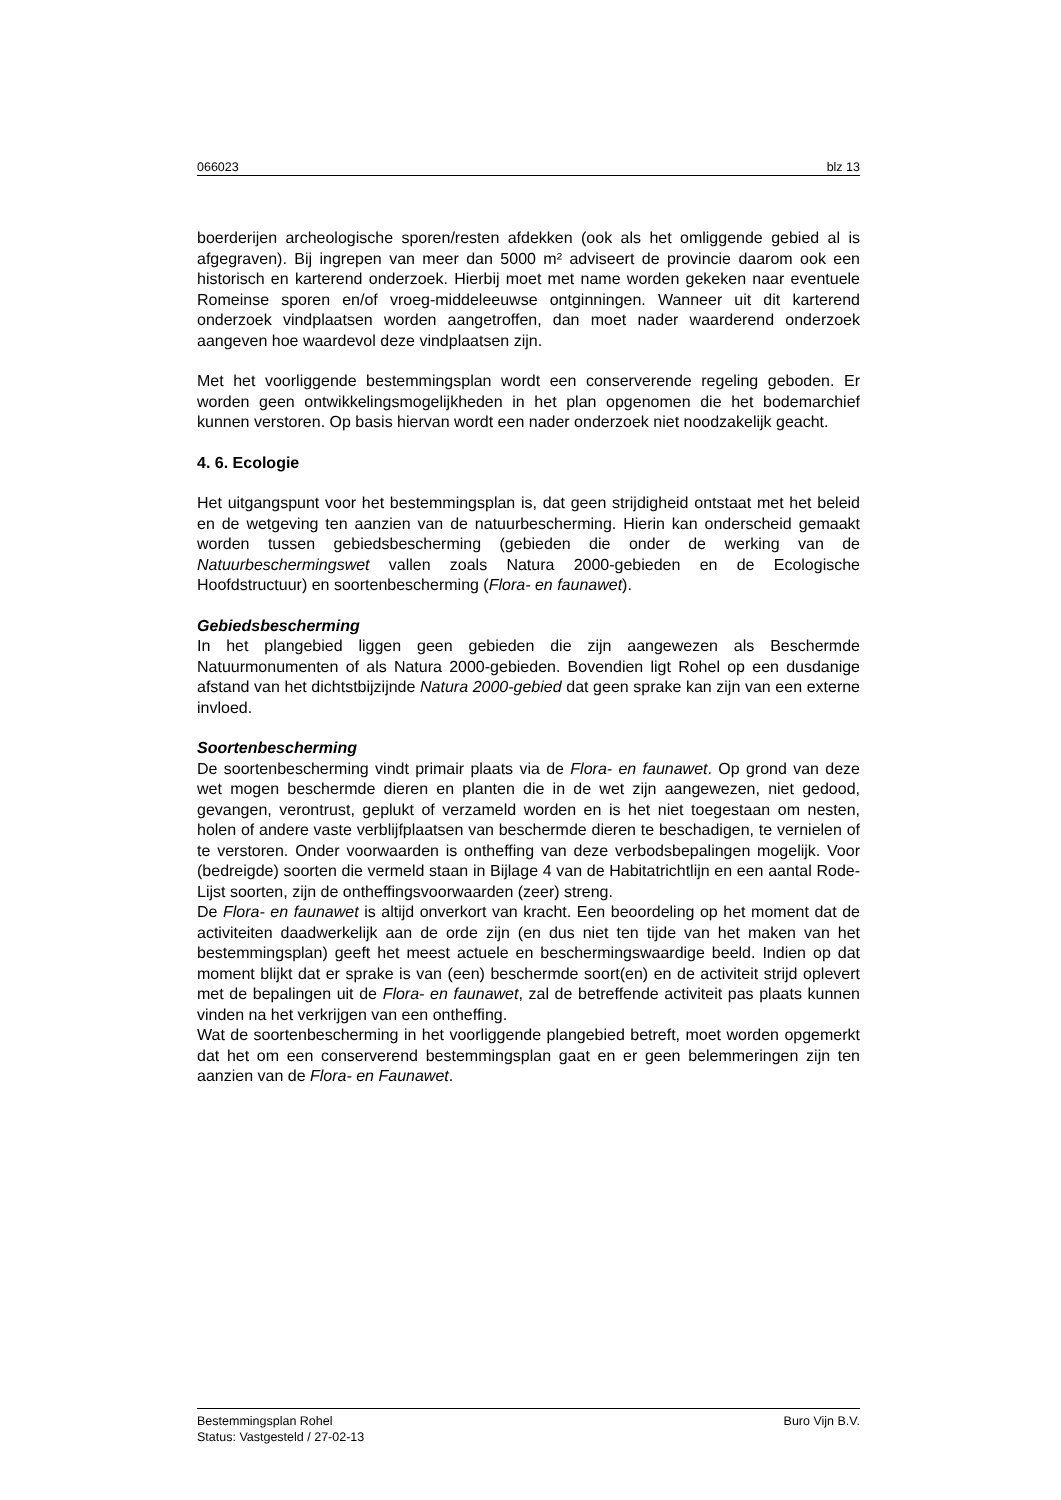066023 blz 13
boerderijen archeologische sporen/resten afdekken (ook als het omliggende gebied al is afgegraven). Bij ingrepen van meer dan 5000 m² adviseert de provincie daarom ook een historisch en karterend onderzoek. Hierbij moet met name worden gekeken naar eventuele Romeinse sporen en/of vroeg-middeleeuwse ontginningen. Wanneer uit dit karterend onderzoek vindplaatsen worden aangetroffen, dan moet nader waarderend onderzoek aangeven hoe waardevol deze vindplaatsen zijn.
Met het voorliggende bestemmingsplan wordt een conserverende regeling geboden. Er worden geen ontwikkelingsmogelijkheden in het plan opgenomen die het bodemarchief kunnen verstoren. Op basis hiervan wordt een nader onderzoek niet noodzakelijk geacht.
4. 6. Ecologie
Het uitgangspunt voor het bestemmingsplan is, dat geen strijdigheid ontstaat met het beleid en de wetgeving ten aanzien van de natuurbescherming. Hierin kan onderscheid gemaakt worden tussen gebiedsbescherming (gebieden die onder de werking van de Natuurbeschermingswet vallen zoals Natura 2000-gebieden en de Ecologische Hoofdstructuur) en soortenbescherming (Flora- en faunawet).
Gebiedsbescherming
In het plangebied liggen geen gebieden die zijn aangewezen als Beschermde Natuurmonumenten of als Natura 2000-gebieden. Bovendien ligt Rohel op een dusdanige afstand van het dichtstbijzijnde Natura 2000-gebied dat geen sprake kan zijn van een externe invloed.
Soortenbescherming
De soortenbescherming vindt primair plaats via de Flora- en faunawet. Op grond van deze wet mogen beschermde dieren en planten die in de wet zijn aangewezen, niet gedood, gevangen, verontrust, geplukt of verzameld worden en is het niet toegestaan om nesten, holen of andere vaste verblijfplaatsen van beschermde dieren te beschadigen, te vernielen of te verstoren. Onder voorwaarden is ontheffing van deze verbodsbepalingen mogelijk. Voor (bedreigde) soorten die vermeld staan in Bijlage 4 van de Habitatrichtlijn en een aantal Rode-Lijst soorten, zijn de ontheffingsvoorwaarden (zeer) streng.
De Flora- en faunawet is altijd onverkort van kracht. Een beoordeling op het moment dat de activiteiten daadwerkelijk aan de orde zijn (en dus niet ten tijde van het maken van het bestemmingsplan) geeft het meest actuele en beschermingswaardige beeld. Indien op dat moment blijkt dat er sprake is van (een) beschermde soort(en) en de activiteit strijd oplevert met de bepalingen uit de Flora- en faunawet, zal de betreffende activiteit pas plaats kunnen vinden na het verkrijgen van een ontheffing.
Wat de soortenbescherming in het voorliggende plangebied betreft, moet worden opgemerkt dat het om een conserverend bestemmingsplan gaat en er geen belemmeringen zijn ten aanzien van de Flora- en Faunawet.
Bestemmingsplan Rohel Buro Vijn B.V.
Status: Vastgesteld / 27-02-13